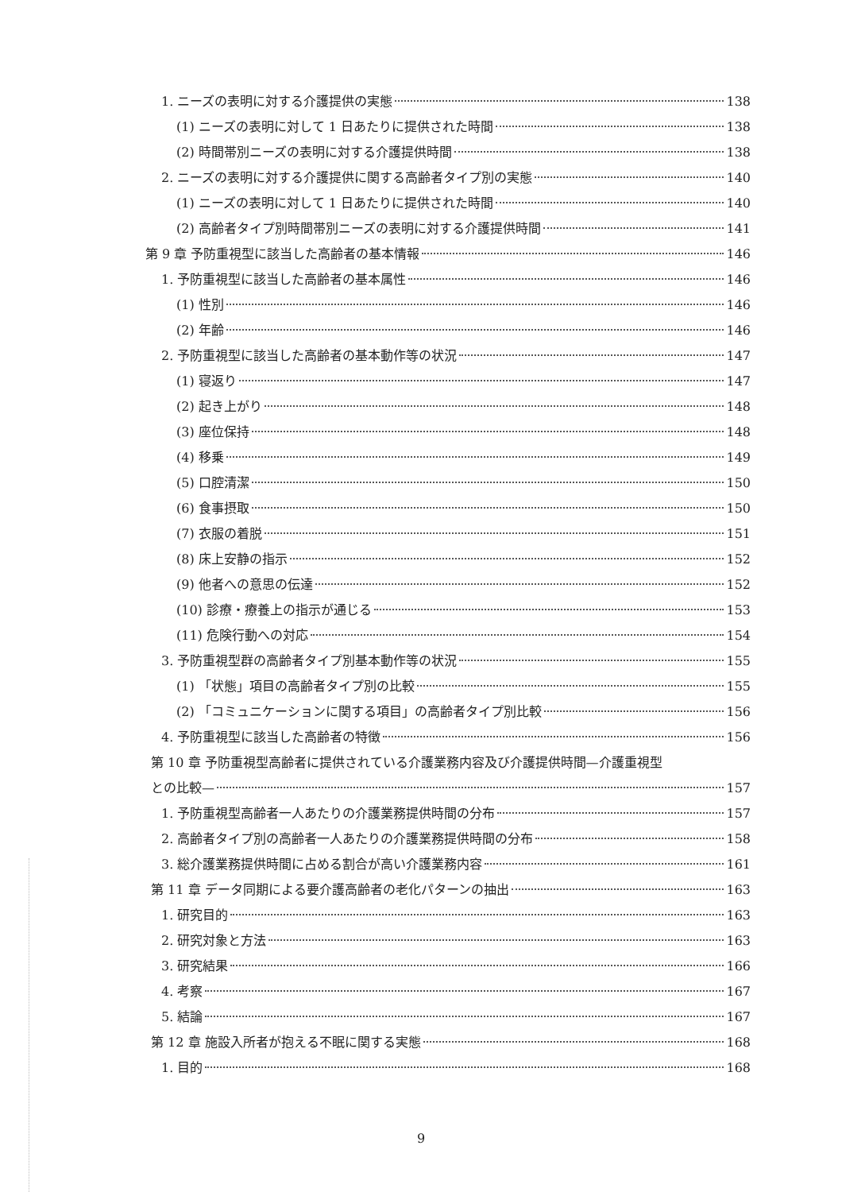1. ニーズの表明に対する介護提供の実態 138
(1) ニーズの表明に対して 1 日あたりに提供された時間 138
(2) 時間帯別ニーズの表明に対する介護提供時間 138
2. ニーズの表明に対する介護提供に関する高齢者タイプ別の実態 140
(1) ニーズの表明に対して 1 日あたりに提供された時間 140
(2) 高齢者タイプ別時間帯別ニーズの表明に対する介護提供時間 141
第 9 章 予防重視型に該当した高齢者の基本情報 146
1. 予防重視型に該当した高齢者の基本属性 146
(1) 性別 146
(2) 年齢 146
2. 予防重視型に該当した高齢者の基本動作等の状況 147
(1) 寝返り 147
(2) 起き上がり 148
(3) 座位保持 148
(4) 移乗 149
(5) 口腔清潔 150
(6) 食事摂取 150
(7) 衣服の着脱 151
(8) 床上安静の指示 152
(9) 他者への意思の伝達 152
(10) 診療・療養上の指示が通じる 153
(11) 危険行動への対応 154
3. 予防重視型群の高齢者タイプ別基本動作等の状況 155
(1) 「状態」項目の高齢者タイプ別の比較 155
(2) 「コミュニケーションに関する項目」の高齢者タイプ別比較 156
4. 予防重視型に該当した高齢者の特徴 156
第 10 章 予防重視型高齢者に提供されている介護業務内容及び介護提供時間—介護重視型
との比較— 157
1. 予防重視型高齢者一人あたりの介護業務提供時間の分布 157
2. 高齢者タイプ別の高齢者一人あたりの介護業務提供時間の分布 158
3. 総介護業務提供時間に占める割合が高い介護業務内容 161
第 11 章 データ同期による要介護高齢者の老化パターンの抽出 163
1. 研究目的 163
2. 研究対象と方法 163
3. 研究結果 166
4. 考察 167
5. 結論 167
第 12 章 施設入所者が抱える不眠に関する実態 168
1. 目的 168
9